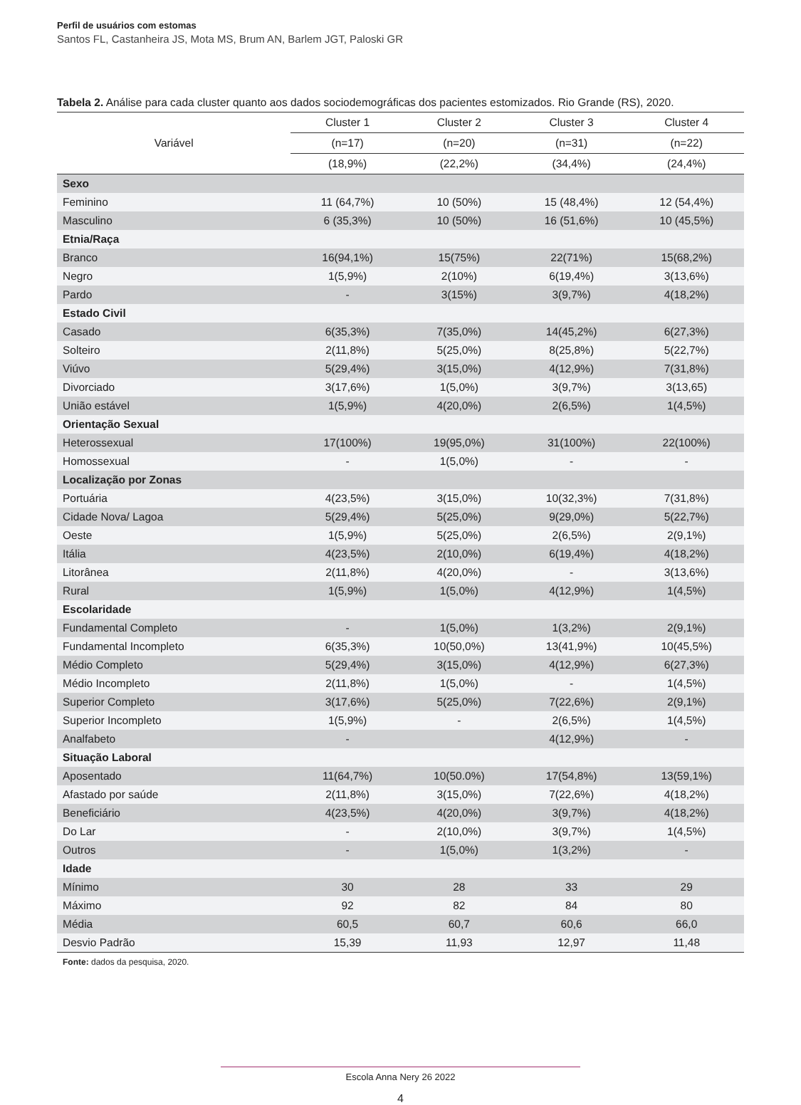Perfil de usuários com estomas
Santos FL, Castanheira JS, Mota MS, Brum AN, Barlem JGT, Paloski GR
Tabela 2. Análise para cada cluster quanto aos dados sociodemográficas dos pacientes estomizados. Rio Grande (RS), 2020.
| Variável | Cluster 1 | Cluster 2 | Cluster 3 | Cluster 4 |
| --- | --- | --- | --- | --- |
| | (n=17) | (n=20) | (n=31) | (n=22) |
| | (18,9%) | (22,2%) | (34,4%) | (24,4%) |
| Sexo | | | | |
| Feminino | 11 (64,7%) | 10 (50%) | 15 (48,4%) | 12 (54,4%) |
| Masculino | 6 (35,3%) | 10 (50%) | 16 (51,6%) | 10 (45,5%) |
| Etnia/Raça | | | | |
| Branco | 16(94,1%) | 15(75%) | 22(71%) | 15(68,2%) |
| Negro | 1(5,9%) | 2(10%) | 6(19,4%) | 3(13,6%) |
| Pardo | - | 3(15%) | 3(9,7%) | 4(18,2%) |
| Estado Civil | | | | |
| Casado | 6(35,3%) | 7(35,0%) | 14(45,2%) | 6(27,3%) |
| Solteiro | 2(11,8%) | 5(25,0%) | 8(25,8%) | 5(22,7%) |
| Viúvo | 5(29,4%) | 3(15,0%) | 4(12,9%) | 7(31,8%) |
| Divorciado | 3(17,6%) | 1(5,0%) | 3(9,7%) | 3(13,65) |
| União estável | 1(5,9%) | 4(20,0%) | 2(6,5%) | 1(4,5%) |
| Orientação Sexual | | | | |
| Heterossexual | 17(100%) | 19(95,0%) | 31(100%) | 22(100%) |
| Homossexual | - | 1(5,0%) | - | - |
| Localização por Zonas | | | | |
| Portuária | 4(23,5%) | 3(15,0%) | 10(32,3%) | 7(31,8%) |
| Cidade Nova/ Lagoa | 5(29,4%) | 5(25,0%) | 9(29,0%) | 5(22,7%) |
| Oeste | 1(5,9%) | 5(25,0%) | 2(6,5%) | 2(9,1%) |
| Itália | 4(23,5%) | 2(10,0%) | 6(19,4%) | 4(18,2%) |
| Litorânea | 2(11,8%) | 4(20,0%) | - | 3(13,6%) |
| Rural | 1(5,9%) | 1(5,0%) | 4(12,9%) | 1(4,5%) |
| Escolaridade | | | | |
| Fundamental Completo | - | 1(5,0%) | 1(3,2%) | 2(9,1%) |
| Fundamental Incompleto | 6(35,3%) | 10(50,0%) | 13(41,9%) | 10(45,5%) |
| Médio Completo | 5(29,4%) | 3(15,0%) | 4(12,9%) | 6(27,3%) |
| Médio Incompleto | 2(11,8%) | 1(5,0%) | - | 1(4,5%) |
| Superior Completo | 3(17,6%) | 5(25,0%) | 7(22,6%) | 2(9,1%) |
| Superior Incompleto | 1(5,9%) | - | 2(6,5%) | 1(4,5%) |
| Analfabeto | - | | 4(12,9%) | - |
| Situação Laboral | | | | |
| Aposentado | 11(64,7%) | 10(50.0%) | 17(54,8%) | 13(59,1%) |
| Afastado por saúde | 2(11,8%) | 3(15,0%) | 7(22,6%) | 4(18,2%) |
| Beneficiário | 4(23,5%) | 4(20,0%) | 3(9,7%) | 4(18,2%) |
| Do Lar | - | 2(10,0%) | 3(9,7%) | 1(4,5%) |
| Outros | - | 1(5,0%) | 1(3,2%) | - |
| Idade | | | | |
| Mínimo | 30 | 28 | 33 | 29 |
| Máximo | 92 | 82 | 84 | 80 |
| Média | 60,5 | 60,7 | 60,6 | 66,0 |
| Desvio Padrão | 15,39 | 11,93 | 12,97 | 11,48 |
Fonte: dados da pesquisa, 2020.
Escola Anna Nery 26 2022
4